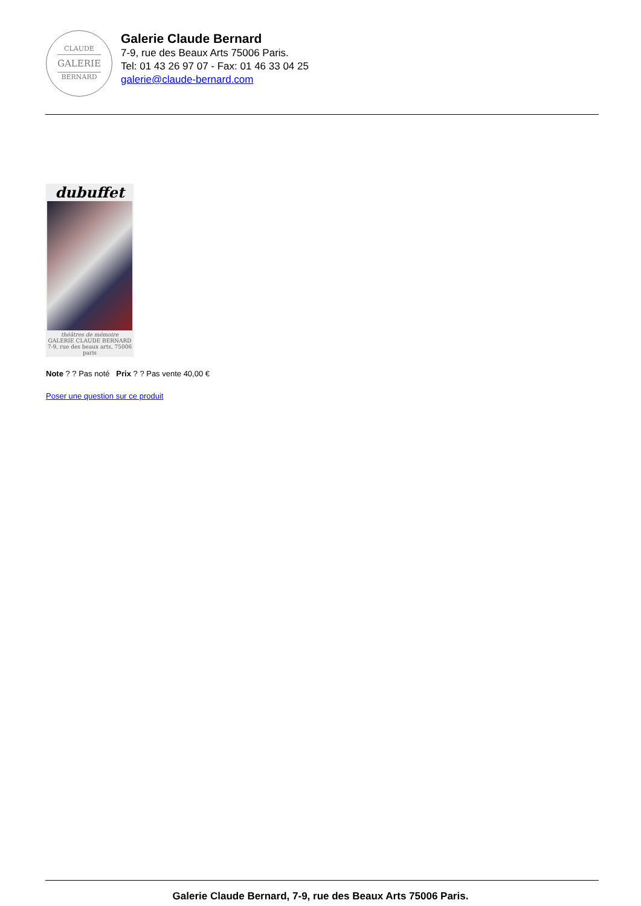CLAUDE
GALERIE
BERNARD
Galerie Claude Bernard
7-9, rue des Beaux Arts 75006 Paris.
Tel: 01 43 26 97 07 - Fax: 01 46 33 04 25
galerie@claude-bernard.com
dubuffet
théâtres de mémoire
GALERIE CLAUDE BERNARD
7-9, rue des beaux arts, 75006 paris
Note ? ? Pas noté Prix ? ? Pas vente 40,00 €
Poser une question sur ce produit
Galerie Claude Bernard, 7-9, rue des Beaux Arts 75006 Paris.